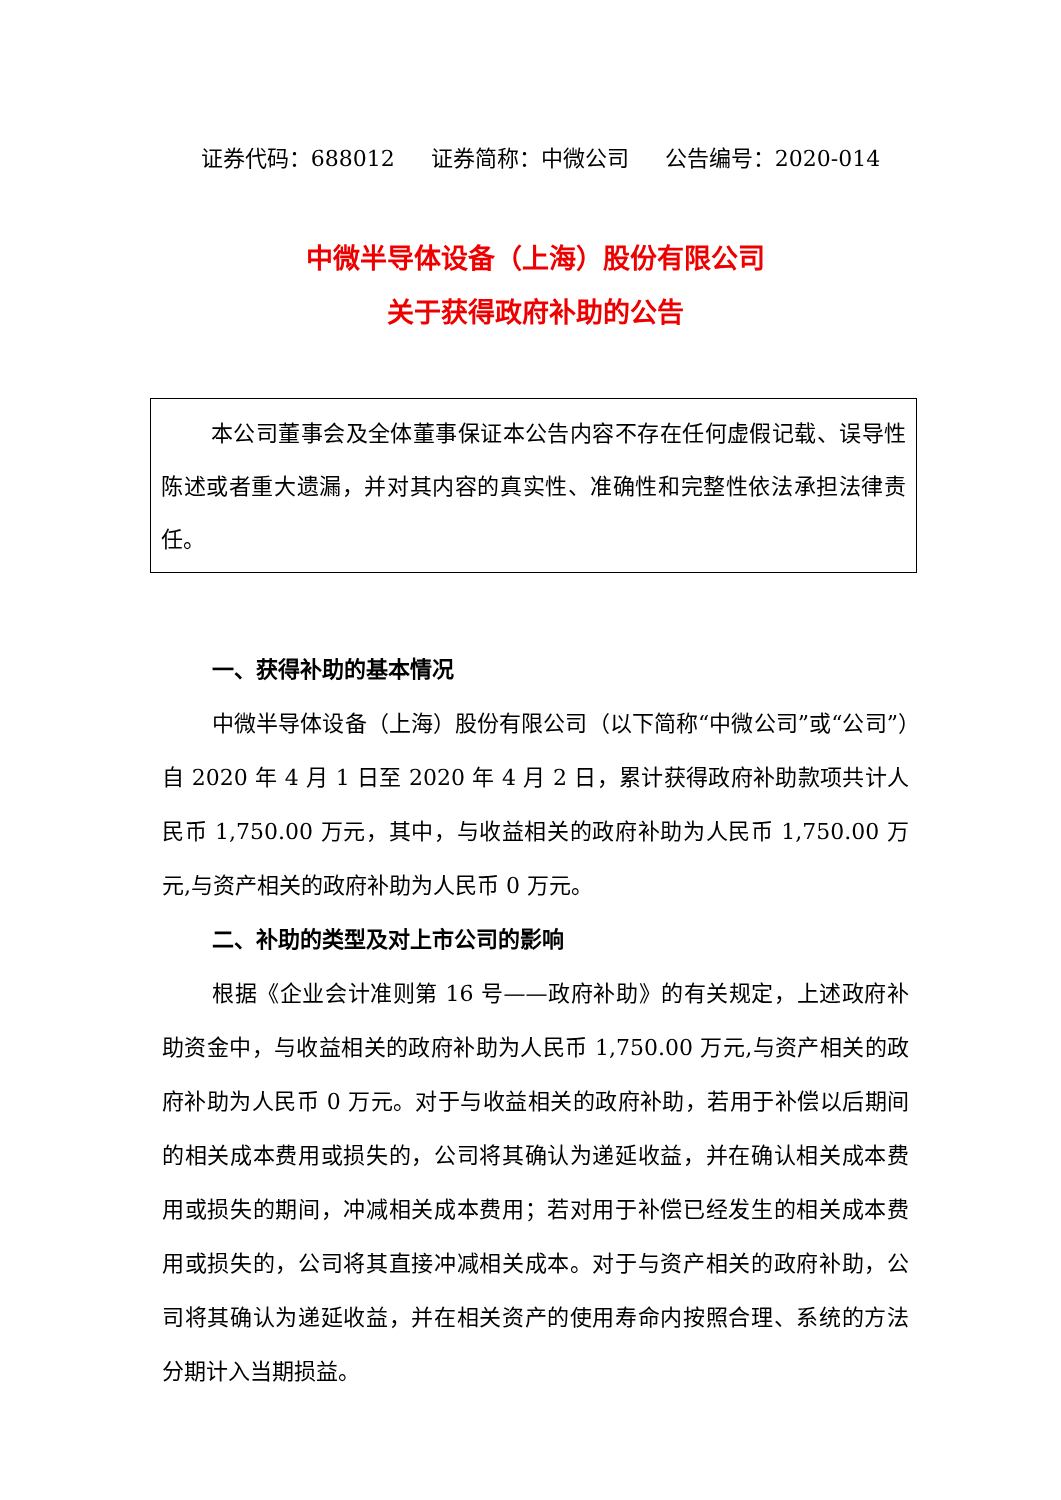证券代码：688012 证券简称：中微公司 公告编号：2020-014
中微半导体设备（上海）股份有限公司
关于获得政府补助的公告
本公司董事会及全体董事保证本公告内容不存在任何虚假记载、误导性陈述或者重大遗漏，并对其内容的真实性、准确性和完整性依法承担法律责任。
一、获得补助的基本情况
中微半导体设备（上海）股份有限公司（以下简称“中微公司”或“公司”）自 2020 年 4 月 1 日至 2020 年 4 月 2 日，累计获得政府补助款项共计人民币 1,750.00 万元，其中，与收益相关的政府补助为人民币 1,750.00 万元,与资产相关的政府补助为人民币 0 万元。
二、补助的类型及对上市公司的影响
根据《企业会计准则第 16 号——政府补助》的有关规定，上述政府补助资金中，与收益相关的政府补助为人民币 1,750.00 万元,与资产相关的政府补助为人民币 0 万元。对于与收益相关的政府补助，若用于补偿以后期间的相关成本费用或损失的，公司将其确认为递延收益，并在确认相关成本费用或损失的期间，冲减相关成本费用；若对用于补偿已经发生的相关成本费用或损失的，公司将其直接冲减相关成本。对于与资产相关的政府补助，公司将其确认为递延收益，并在相关资产的使用寿命内按照合理、系统的方法分期计入当期损益。